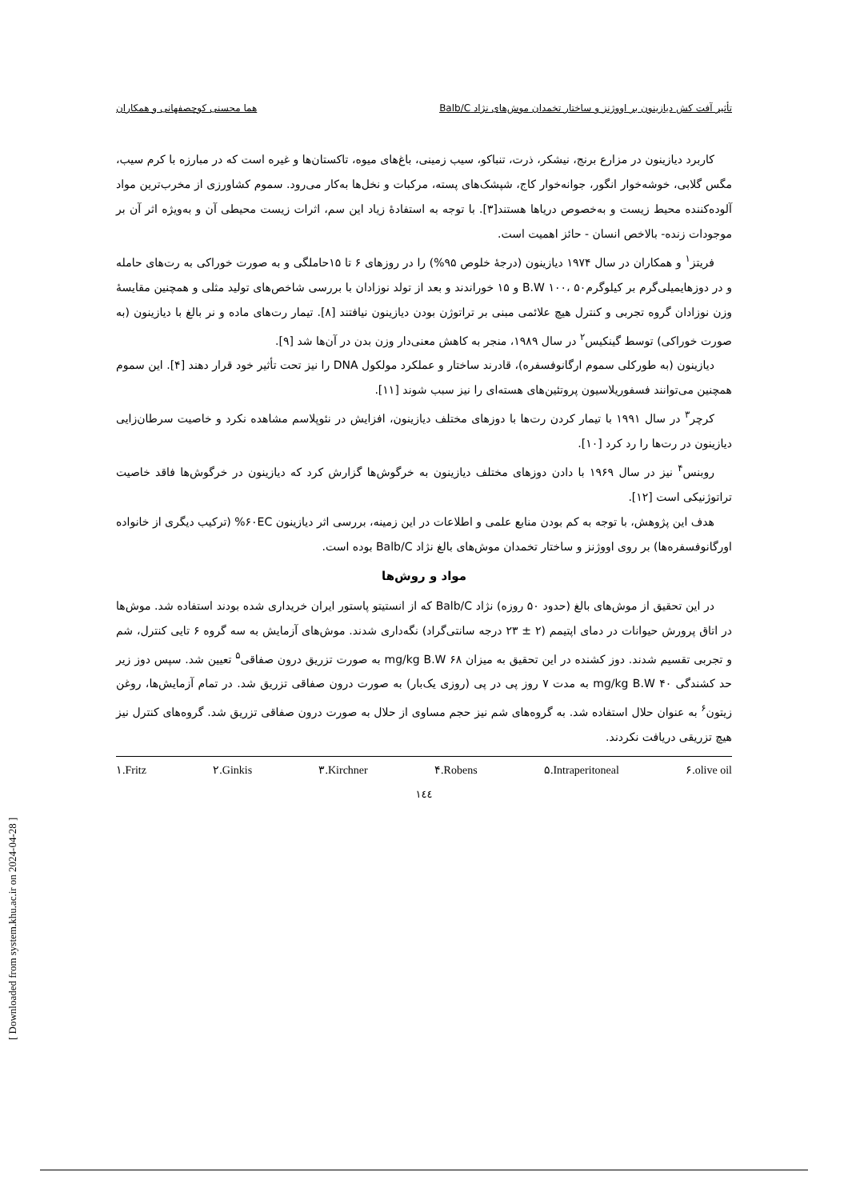[ Downloaded from system.khu.ac.ir on 2024-04-28 ]
تأثیر آفت کش دیازینون بر اووژنز و ساختار تخمدان موش‌های نژاد Balb/C هما محسنی کوچصفهانی و همکاران
کاربرد دیازینون در مزارع برنج، نیشکر، ذرت، تنباکو، سیب زمینی، باغ‌های میوه، تاکستان‌ها و غیره است که در مبارزه با کرم سیب، مگس گلابی، خوشه‌خوار انگور، جوانه‌خوار کاج، شپشک‌های پسته، مرکبات و نخل‌ها به‌کار می‌رود. سموم کشاورزی از مخرب‌ترین مواد آلوده‌کننده محیط زیست و به‌خصوص دریاها هستند[۳]. با توجه به استفادهٔ زیاد این سم، اثرات زیست محیطی آن و به‌ویژه اثر آن بر موجودات زنده- بالاخص انسان - حائز اهمیت است.
فریتز<sup>۱</sup> و همکاران در سال ۱۹۷۴ دیازینون (درجهٔ خلوص ۹۵%) را در روزهای ۶ تا ۱۵حاملگی و به صورت خوراکی به رت‌های حامله و در دوزهایمیلی‌گرم بر کیلوگرمB.W ۱۰۰، ۵۰ و ۱۵ خوراندند و بعد از تولد نوزادان با بررسی شاخص‌های تولید مثلی و همچنین مقایسهٔ وزن نوزادان گروه تجربی و کنترل هیچ علائمی مبنی بر تراتوژن بودن دیازینون نیافتند [۸]. تیمار رت‌های ماده و نر بالغ با دیازینون (به صورت خوراکی) توسط گینکیس<sup>۲</sup> در سال ۱۹۸۹، منجر به کاهش معنی‌دار وزن بدن در آن‌ها شد [۹].
دیازینون (به طورکلی سموم ارگانوفسفره)، قادرند ساختار و عملکرد مولکول DNA را نیز تحت تأثیر خود قرار دهند [۴]. این سموم همچنین می‌توانند فسفوریلاسیون پروتئین‌های هسته‌ای را نیز سبب شوند [۱۱].
کرچر<sup>۳</sup> در سال ۱۹۹۱ با تیمار کردن رت‌ها با دوزهای مختلف دیازینون، افزایش در نئوپلاسم مشاهده نکرد و خاصیت سرطان‌زایی دیازینون در رت‌ها را رد کرد [۱۰].
روبنس<sup>۴</sup> نیز در سال ۱۹۶۹ با دادن دوزهای مختلف دیازینون به خرگوش‌ها گزارش کرد که دیازینون در خرگوش‌ها فاقد خاصیت تراتوژنیکی است [۱۲].
هدف این پژوهش، با توجه به کم بودن منابع علمی و اطلاعات در این زمینه، بررسی اثر دیازینون ۶۰EC% (ترکیب دیگری از خانواده اورگانوفسفره‌ها) بر روی اووژنز و ساختار تخمدان موش‌های بالغ نژاد Balb/C بوده است.
مواد و روش‌ها
در این تحقیق از موش‌های بالغ (حدود ۵۰ روزه) نژاد Balb/C که از انستیتو پاستور ایران خریداری شده بودند استفاده شد. موش‌ها در اتاق پرورش حیوانات در دمای اپتیمم (۲ ± ۲۳ درجه سانتی‌گراد) نگه‌داری شدند. موش‌های آزمایش به سه گروه ۶ تایی کنترل، شم و تجربی تقسیم شدند. دوز کشنده در این تحقیق به میزان ۶۸ mg/kg B.W به صورت تزریق درون صفاقی<sup>۵</sup> تعیین شد. سپس دوز زیر حد کشندگی ۴۰ mg/kg B.W به مدت ۷ روز پی در پی (روزی یک‌بار) به صورت درون صفاقی تزریق شد. در تمام آزمایش‌ها، روغن زیتون<sup>۶</sup> به عنوان حلال استفاده شد. به گروه‌های شم نیز حجم مساوی از حلال به صورت درون صفاقی تزریق شد. گروه‌های کنترل نیز هیچ تزریقی دریافت نکردند.
۱.Fritz ۲.Ginkis ۳.Kirchner ۴.Robens ۵.Intraperitoneal ۶.olive oil
۱٤٤